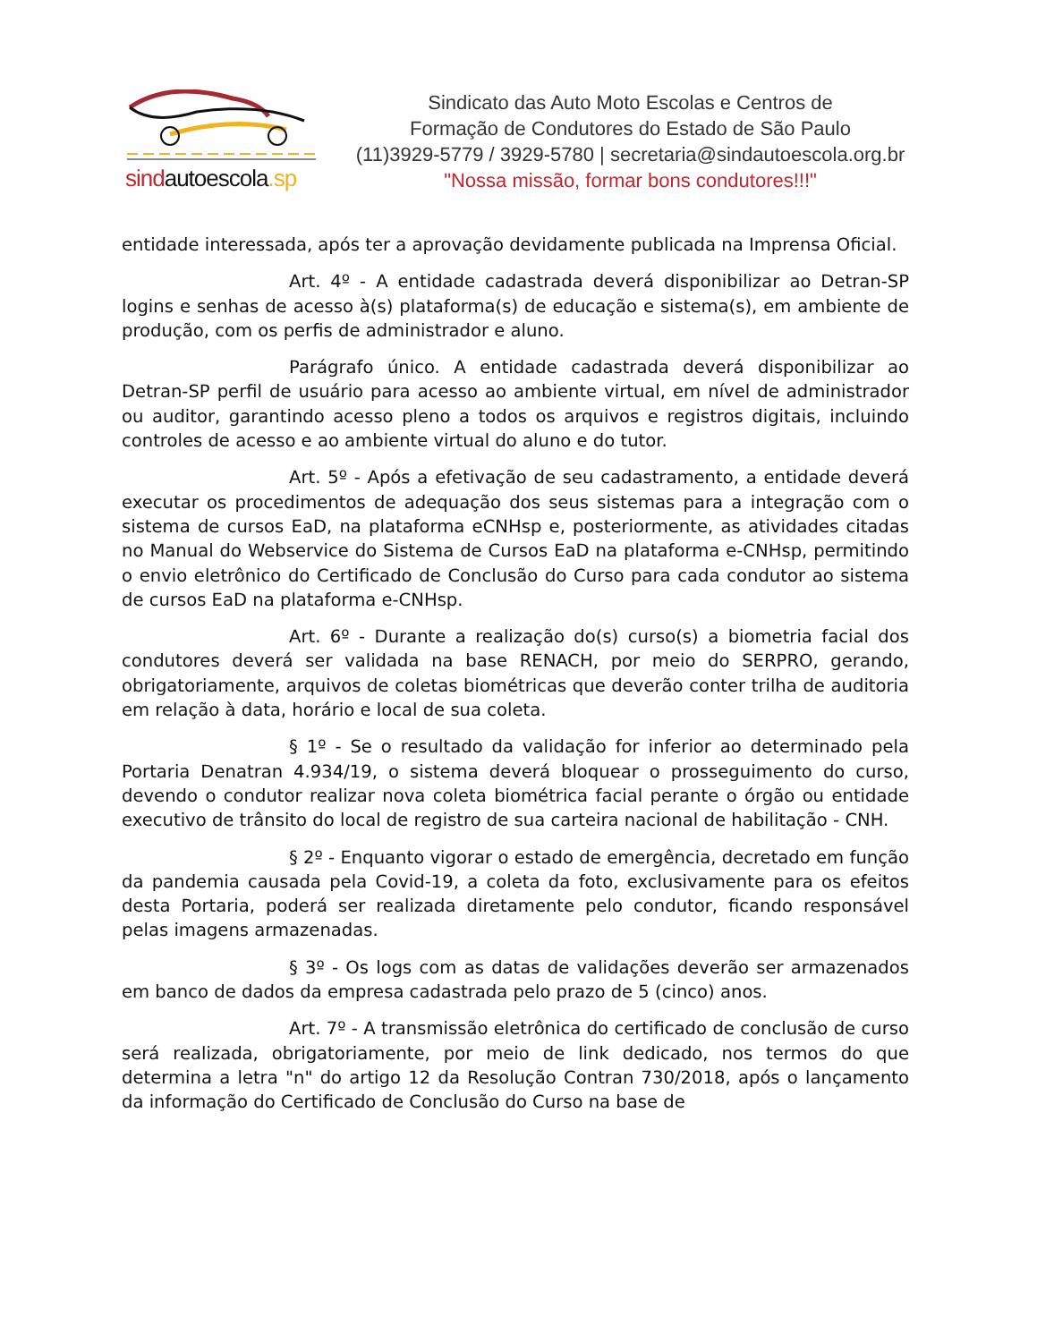sindautoescola.sp
Sindicato das Auto Moto Escolas e Centros de
Formação de Condutores do Estado de São Paulo
(11)3929-5779 / 3929-5780 | secretaria@sindautoescola.org.br
"Nossa missão, formar bons condutores!!!"
entidade interessada, após ter a aprovação devidamente publicada na Imprensa Oficial.
Art. 4º - A entidade cadastrada deverá disponibilizar ao Detran-SP logins e senhas de acesso à(s) plataforma(s) de educação e sistema(s), em ambiente de produção, com os perfis de administrador e aluno.
Parágrafo único. A entidade cadastrada deverá disponibilizar ao Detran-SP perfil de usuário para acesso ao ambiente virtual, em nível de administrador ou auditor, garantindo acesso pleno a todos os arquivos e registros digitais, incluindo controles de acesso e ao ambiente virtual do aluno e do tutor.
Art. 5º - Após a efetivação de seu cadastramento, a entidade deverá executar os procedimentos de adequação dos seus sistemas para a integração com o sistema de cursos EaD, na plataforma eCNHsp e, posteriormente, as atividades citadas no Manual do Webservice do Sistema de Cursos EaD na plataforma e-CNHsp, permitindo o envio eletrônico do Certificado de Conclusão do Curso para cada condutor ao sistema de cursos EaD na plataforma e-CNHsp.
Art. 6º - Durante a realização do(s) curso(s) a biometria facial dos condutores deverá ser validada na base RENACH, por meio do SERPRO, gerando, obrigatoriamente, arquivos de coletas biométricas que deverão conter trilha de auditoria em relação à data, horário e local de sua coleta.
§ 1º - Se o resultado da validação for inferior ao determinado pela Portaria Denatran 4.934/19, o sistema deverá bloquear o prosseguimento do curso, devendo o condutor realizar nova coleta biométrica facial perante o órgão ou entidade executivo de trânsito do local de registro de sua carteira nacional de habilitação - CNH.
§ 2º - Enquanto vigorar o estado de emergência, decretado em função da pandemia causada pela Covid-19, a coleta da foto, exclusivamente para os efeitos desta Portaria, poderá ser realizada diretamente pelo condutor, ficando responsável pelas imagens armazenadas.
§ 3º - Os logs com as datas de validações deverão ser armazenados em banco de dados da empresa cadastrada pelo prazo de 5 (cinco) anos.
Art. 7º - A transmissão eletrônica do certificado de conclusão de curso será realizada, obrigatoriamente, por meio de link dedicado, nos termos do que determina a letra "n" do artigo 12 da Resolução Contran 730/2018, após o lançamento da informação do Certificado de Conclusão do Curso na base de